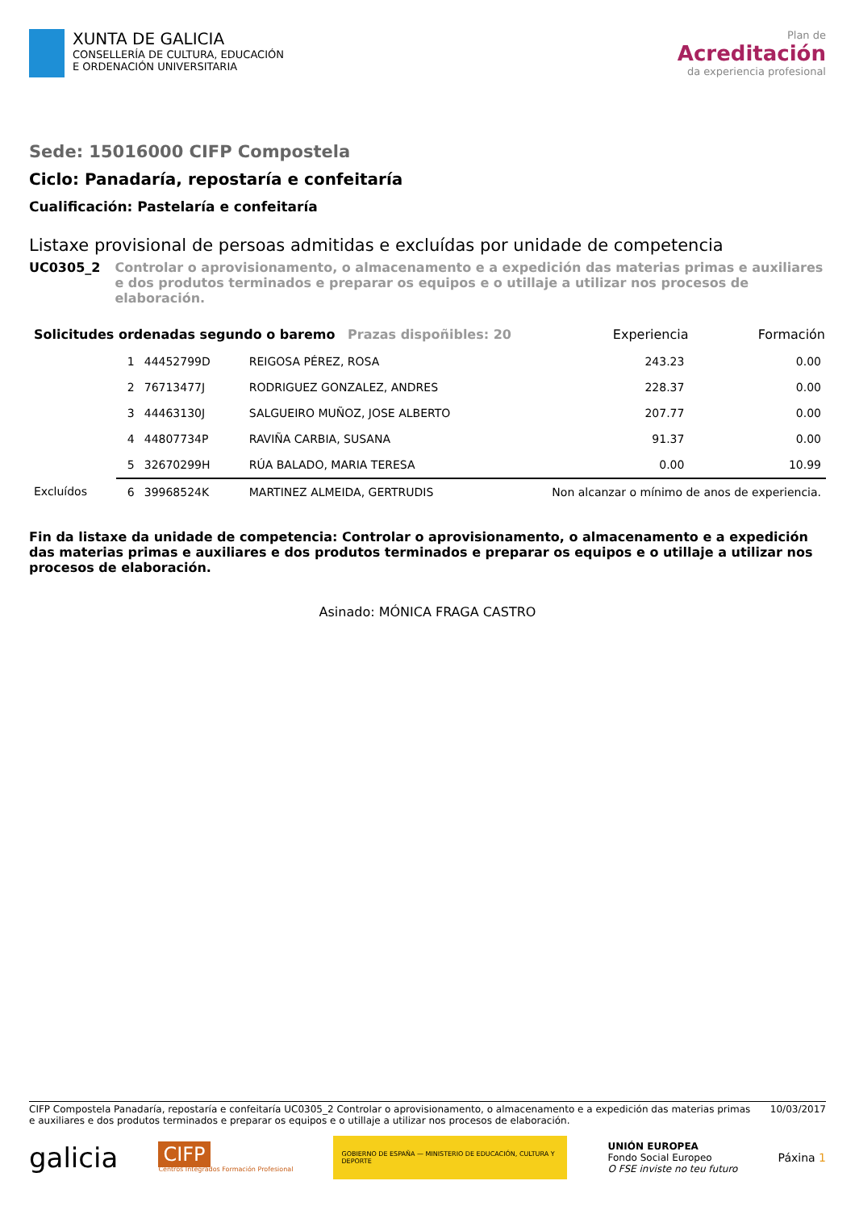XUNTA DE GALICIA
CONSELLERÍA DE CULTURA, EDUCACIÓN
E ORDENACIÓN UNIVERSITARIA
Plan de
Acreditación
da experiencia profesional
Sede: 15016000 CIFP Compostela
Ciclo: Panadaría, repostaría e confeitaría
Cualificación: Pastelaría e confeitaría
Listaxe provisional de persoas admitidas e excluídas por unidade de competencia
UC0305_2 Controlar o aprovisionamento, o almacenamento e a expedición das materias primas e auxiliares e dos produtos terminados e preparar os equipos e o utillaje a utilizar nos procesos de elaboración.
| Solicitudes ordenadas segundo o baremo Prazas dispoñibles: 20 | | | | Experiencia | Formación |
| | 1 | 44452799D | REIGOSA PÉREZ, ROSA | 243.23 | 0.00 |
| | 2 | 76713477J | RODRIGUEZ GONZALEZ, ANDRES | 228.37 | 0.00 |
| | 3 | 44463130J | SALGUEIRO MUÑOZ, JOSE ALBERTO | 207.77 | 0.00 |
| | 4 | 44807734P | RAVIÑA CARBIA, SUSANA | 91.37 | 0.00 |
| | 5 | 32670299H | RÚA BALADO, MARIA TERESA | 0.00 | 10.99 |
| Excluídos | 6 | 39968524K | MARTINEZ ALMEIDA, GERTRUDIS | Non alcanzar o mínimo de anos de experiencia. | |
Fin da listaxe da unidade de competencia: Controlar o aprovisionamento, o almacenamento e a expedición das materias primas e auxiliares e dos produtos terminados e preparar os equipos e o utillaje a utilizar nos procesos de elaboración.
Asinado: MÓNICA FRAGA CASTRO
CIFP Compostela Panadaría, repostaría e confeitaría UC0305_2 Controlar o aprovisionamento, o almacenamento e a expedición das materias primas e auxiliares e dos produtos terminados e preparar os equipos e o utillaje a utilizar nos procesos de elaboración.
10/03/2017
galicia
CIFP
Centros Integrados Formación Profesional
GOBIERNO DE ESPAÑA — MINISTERIO DE EDUCACIÓN, CULTURA Y DEPORTE
UNIÓN EUROPEA
Fondo Social Europeo
O FSE inviste no teu futuro
Páxina 1